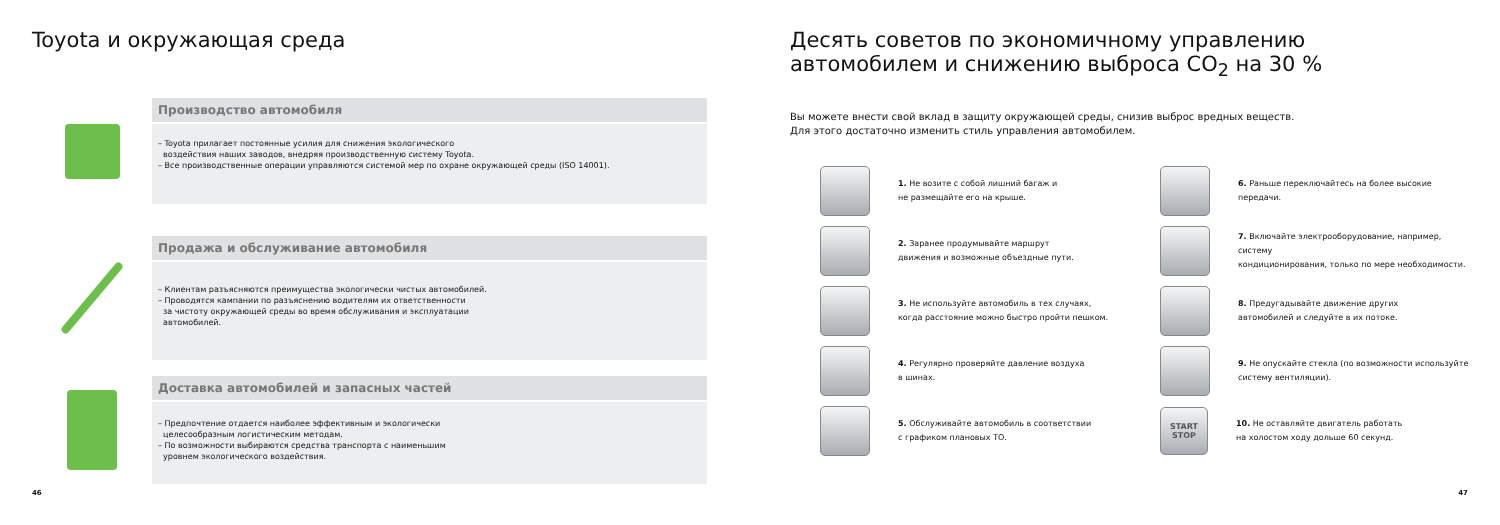Toyota и окружающая среда
Производство автомобиля
– Toyota прилагает постоянные усилия для снижения экологического
воздействия наших заводов, внедряя производственную систему Toyota.
– Все производственные операции управляются системой мер по охране окружающей среды (ISO 14001).
Продажа и обслуживание автомобиля
– Клиентам разъясняются преимущества экологически чистых автомобилей.
– Проводятся кампании по разъяснению водителям их ответственности
за чистоту окружающей среды во время обслуживания и эксплуатации
автомобилей.
Доставка автомобилей и запасных частей
– Предпочтение отдается наиболее эффективным и экологически
целесообразным логистическим методам.
– По возможности выбираются средства транспорта с наименьшим
уровнем экологического воздействия.
46
Десять советов по экономичному управлению
автомобилем и снижению выброса CO<sub>2</sub> на 30 %
Вы можете внести свой вклад в защиту окружающей среды, снизив выброс вредных веществ.
Для этого достаточно изменить стиль управления автомобилем.
1. Не возите с собой лишний багаж и
не размещайте его на крыше.
6. Раньше переключайтесь на более высокие
передачи.
2. Заранее продумывайте маршрут
движения и возможные объездные пути.
7. Включайте электрооборудование, например, систему
кондиционирования, только по мере необходимости.
3. Не используйте автомобиль в тех случаях,
когда расстояние можно быстро пройти пешком.
8. Предугадывайте движение других
автомобилей и следуйте в их потоке.
4. Регулярно проверяйте давление воздуха
в шинах.
9. Не опускайте стекла (по возможности используйте
систему вентиляции).
5. Обслуживайте автомобиль в соответствии
с графиком плановых ТО.
START STOP
10. Не оставляйте двигатель работать
на холостом ходу дольше 60 секунд.
47